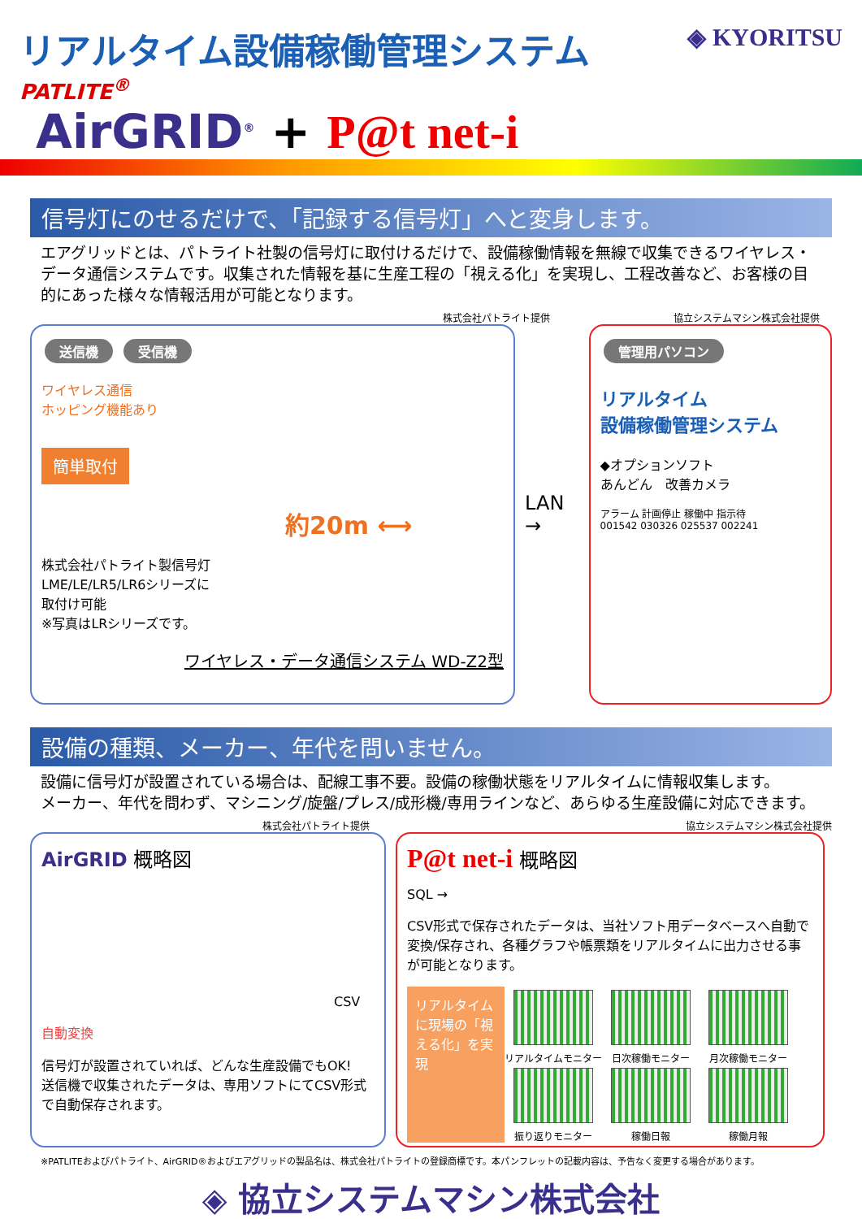リアルタイム設備稼働管理システム
◈ KYORITSU
PATLITE<sup>®</sup>
AirGRID<sup>®</sup> + P@t net-i
信号灯にのせるだけで、「記録する信号灯」へと変身します。
エアグリッドとは、パトライト社製の信号灯に取付けるだけで、設備稼働情報を無線で収集できるワイヤレス・データ通信システムです。収集された情報を基に生産工程の「視える化」を実現し、工程改善など、お客様の目的にあった様々な情報活用が可能となります。
株式会社パトライト提供 協立システムマシン株式会社提供
送信機 受信機
ワイヤレス通信
ホッピング機能あり
簡単取付
約20m ⟷
株式会社パトライト製信号灯
LME/LE/LR5/LR6シリーズに
取付け可能
※写真はLRシリーズです。
ワイヤレス・データ通信システム WD-Z2型
LAN →
管理用パソコン
リアルタイム
設備稼働管理システム
◆オプションソフト
あんどん　改善カメラ
アラーム 計画停止 稼働中 指示待
001542 030326 025537 002241
設備の種類、メーカー、年代を問いません。
設備に信号灯が設置されている場合は、配線工事不要。設備の稼働状態をリアルタイムに情報収集します。
メーカー、年代を問わず、マシニング/旋盤/プレス/成形機/専用ラインなど、あらゆる生産設備に対応できます。
株式会社パトライト提供 協立システムマシン株式会社提供
AirGRID 概略図
CSV
自動変換
信号灯が設置されていれば、どんな生産設備でもOK!
送信機で収集されたデータは、専用ソフトにてCSV形式で自動保存されます。
P@t net-i 概略図
SQL →
CSV形式で保存されたデータは、当社ソフト用データベースへ自動で変換/保存され、各種グラフや帳票類をリアルタイムに出力させる事が可能となります。
リアルタイムに現場の「視える化」を実現
リアルタイムモニター
日次稼働モニター
月次稼働モニター
振り返りモニター
稼働日報
稼働月報
※PATLITEおよびパトライト、AirGRID®およびエアグリッドの製品名は、株式会社パトライトの登録商標です。本パンフレットの記載内容は、予告なく変更する場合があります。
◈ 協立システムマシン株式会社